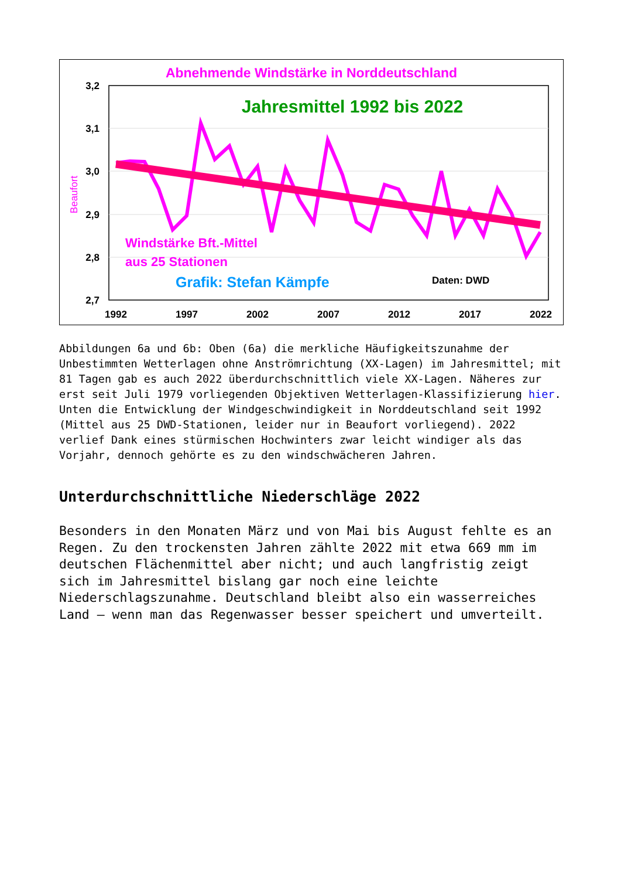Abnehmende Windstärke in Norddeutschland
3,2
3,1
3,0
2,9
2,8
2,7
Beaufort
1992
1997
2002
2007
2012
2017
2022
Jahresmittel 1992 bis 2022
Windstärke Bft.-Mittel
aus 25 Stationen
Grafik: Stefan Kämpfe
Daten: DWD
Abbildungen 6a und 6b: Oben (6a) die merkliche Häufigkeitszunahme der Unbestimmten Wetterlagen ohne Anströmrichtung (XX-Lagen) im Jahresmittel; mit 81 Tagen gab es auch 2022 überdurchschnittlich viele XX-Lagen. Näheres zur erst seit Juli 1979 vorliegenden Objektiven Wetterlagen-Klassifizierung hier. Unten die Entwicklung der Windgeschwindigkeit in Norddeutschland seit 1992 (Mittel aus 25 DWD-Stationen, leider nur in Beaufort vorliegend). 2022 verlief Dank eines stürmischen Hochwinters zwar leicht windiger als das Vorjahr, dennoch gehörte es zu den windschwächeren Jahren.
Unterdurchschnittliche Niederschläge 2022
Besonders in den Monaten März und von Mai bis August fehlte es an Regen. Zu den trockensten Jahren zählte 2022 mit etwa 669 mm im deutschen Flächenmittel aber nicht; und auch langfristig zeigt sich im Jahresmittel bislang gar noch eine leichte Niederschlagszunahme. Deutschland bleibt also ein wasserreiches Land – wenn man das Regenwasser besser speichert und umverteilt.